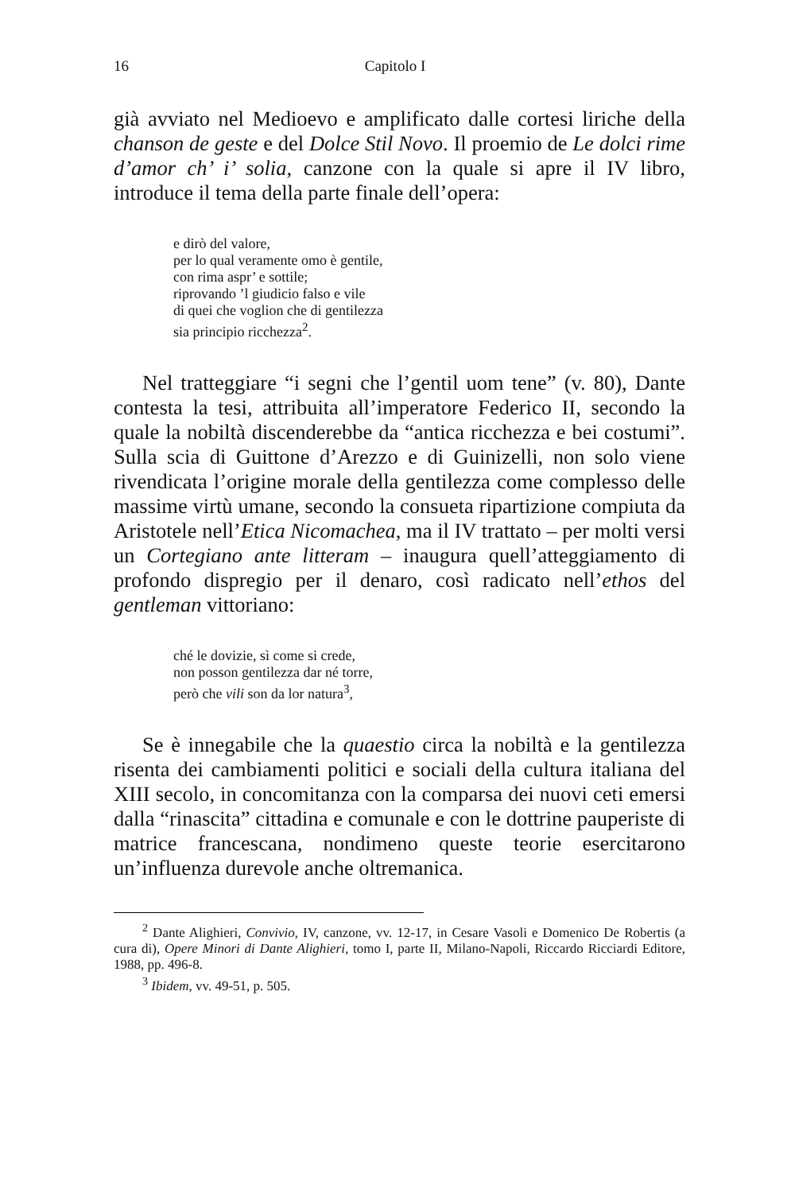16 Capitolo I
già avviato nel Medioevo e amplificato dalle cortesi liriche della chanson de geste e del Dolce Stil Novo. Il proemio de Le dolci rime d’amor ch’ i’ solia, canzone con la quale si apre il IV libro, introduce il tema della parte finale dell’opera:
e dirò del valore,
per lo qual veramente omo è gentile,
con rima aspr’ e sottile;
riprovando ’l giudicio falso e vile
di quei che voglion che di gentilezza
sia principio ricchezza<sup>2</sup>.
Nel tratteggiare “i segni che l’gentil uom tene” (v. 80), Dante contesta la tesi, attribuita all’imperatore Federico II, secondo la quale la nobiltà discenderebbe da “antica ricchezza e bei costumi”. Sulla scia di Guittone d’Arezzo e di Guinizelli, non solo viene rivendicata l’origine morale della gentilezza come complesso delle massime virtù umane, secondo la consueta ripartizione compiuta da Aristotele nell’Etica Nicomachea, ma il IV trattato – per molti versi un Cortegiano ante litteram – inaugura quell’atteggiamento di profondo dispregio per il denaro, così radicato nell’ethos del gentleman vittoriano:
ché le dovizie, sì come si crede,
non posson gentilezza dar né torre,
però che vili son da lor natura<sup>3</sup>,
Se è innegabile che la quaestio circa la nobiltà e la gentilezza risenta dei cambiamenti politici e sociali della cultura italiana del XIII secolo, in concomitanza con la comparsa dei nuovi ceti emersi dalla “rinascita” cittadina e comunale e con le dottrine pauperiste di matrice francescana, nondimeno queste teorie esercitarono un’influenza durevole anche oltremanica.
<sup>2</sup> Dante Alighieri, Convivio, IV, canzone, vv. 12-17, in Cesare Vasoli e Domenico De Robertis (a cura di), Opere Minori di Dante Alighieri, tomo I, parte II, Milano-Napoli, Riccardo Ricciardi Editore, 1988, pp. 496-8.
<sup>3</sup> Ibidem, vv. 49-51, p. 505.